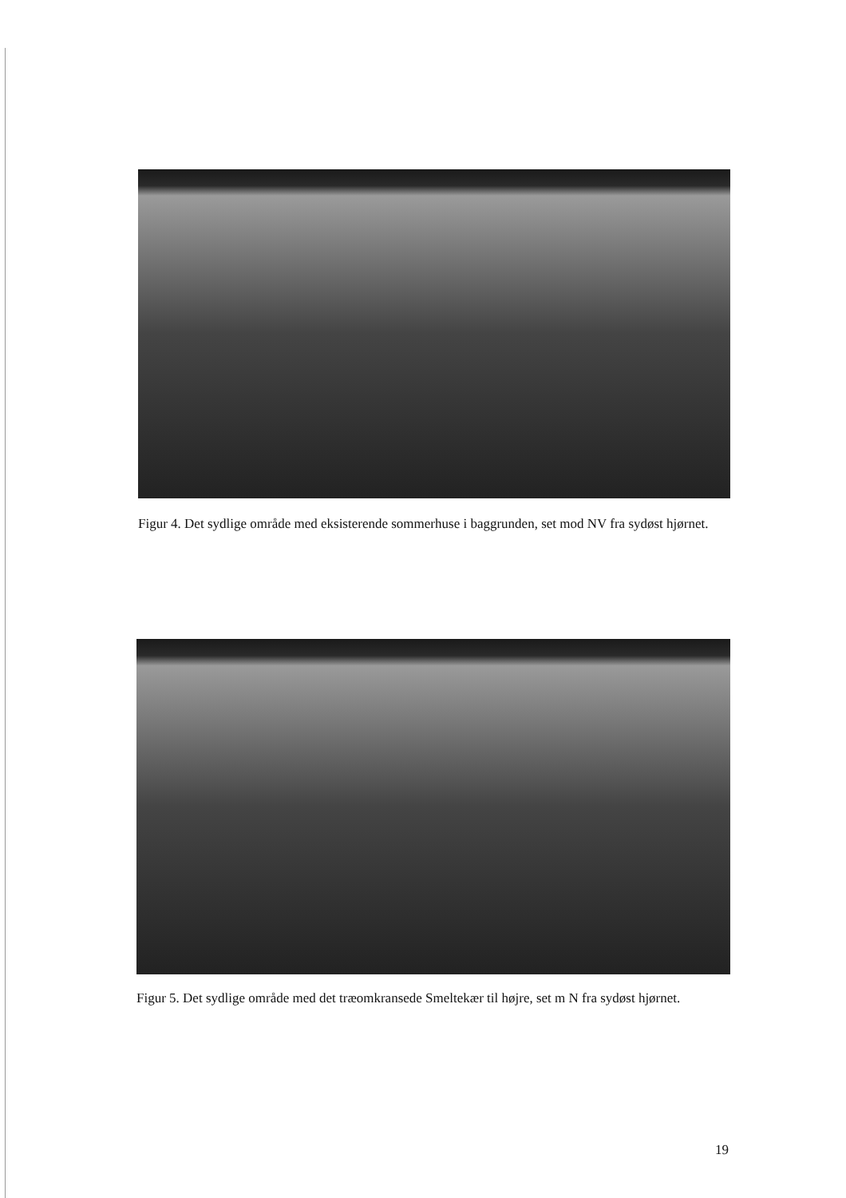Figur 4. Det sydlige område med eksisterende sommerhuse i baggrunden, set mod NV fra sydøst hjørnet.
Figur 5. Det sydlige område med det træomkransede Smeltekær til højre, set m N fra sydøst hjørnet.
19